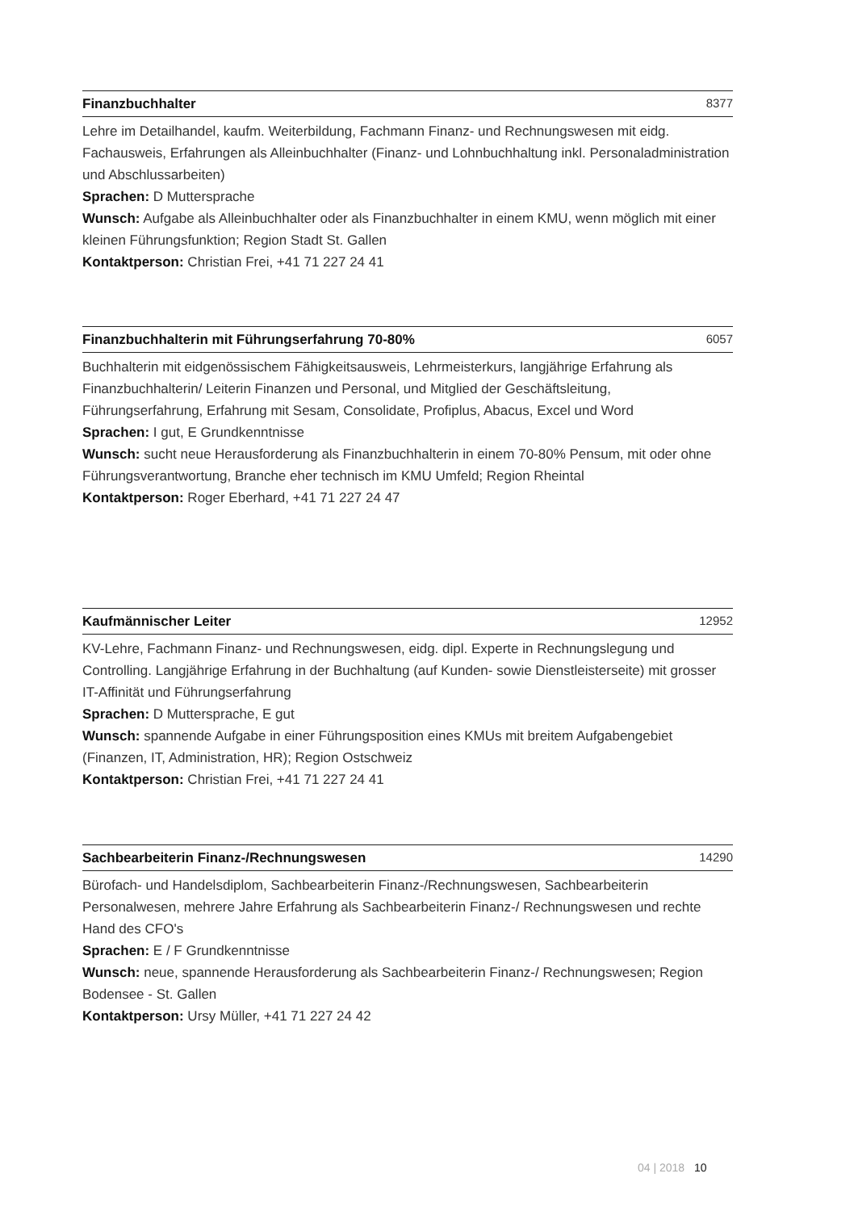Finanzbuchhalter 8377
Lehre im Detailhandel, kaufm. Weiterbildung, Fachmann Finanz- und Rechnungswesen mit eidg. Fachausweis, Erfahrungen als Alleinbuchhalter (Finanz- und Lohnbuchhaltung inkl. Personaladministration und Abschlussarbeiten)
Sprachen: D Muttersprache
Wunsch: Aufgabe als Alleinbuchhalter oder als Finanzbuchhalter in einem KMU, wenn möglich mit einer kleinen Führungsfunktion; Region Stadt St. Gallen
Kontaktperson: Christian Frei, +41 71 227 24 41
Finanzbuchhalterin mit Führungserfahrung 70-80% 6057
Buchhalterin mit eidgenössischem Fähigkeitsausweis, Lehrmeisterkurs, langjährige Erfahrung als Finanzbuchhalterin/ Leiterin Finanzen und Personal, und Mitglied der Geschäftsleitung, Führungserfahrung, Erfahrung mit Sesam, Consolidate, Profiplus, Abacus, Excel und Word
Sprachen: I gut, E Grundkenntnisse
Wunsch: sucht neue Herausforderung als Finanzbuchhalterin in einem 70-80% Pensum, mit oder ohne Führungsverantwortung, Branche eher technisch im KMU Umfeld; Region Rheintal
Kontaktperson: Roger Eberhard, +41 71 227 24 47
Kaufmännischer Leiter 12952
KV-Lehre, Fachmann Finanz- und Rechnungswesen, eidg. dipl. Experte in Rechnungslegung und Controlling. Langjährige Erfahrung in der Buchhaltung (auf Kunden- sowie Dienstleisterseite) mit grosser IT-Affinität und Führungserfahrung
Sprachen: D Muttersprache, E gut
Wunsch: spannende Aufgabe in einer Führungsposition eines KMUs mit breitem Aufgabengebiet (Finanzen, IT, Administration, HR); Region Ostschweiz
Kontaktperson: Christian Frei, +41 71 227 24 41
Sachbearbeiterin Finanz-/Rechnungswesen 14290
Bürofach- und Handelsdiplom, Sachbearbeiterin Finanz-/Rechnungswesen, Sachbearbeiterin Personalwesen, mehrere Jahre Erfahrung als Sachbearbeiterin Finanz-/ Rechnungswesen und rechte Hand des CFO's
Sprachen: E / F Grundkenntnisse
Wunsch: neue, spannende Herausforderung als Sachbearbeiterin Finanz-/ Rechnungswesen; Region Bodensee - St. Gallen
Kontaktperson: Ursy Müller, +41 71 227 24 42
04 | 2018 10